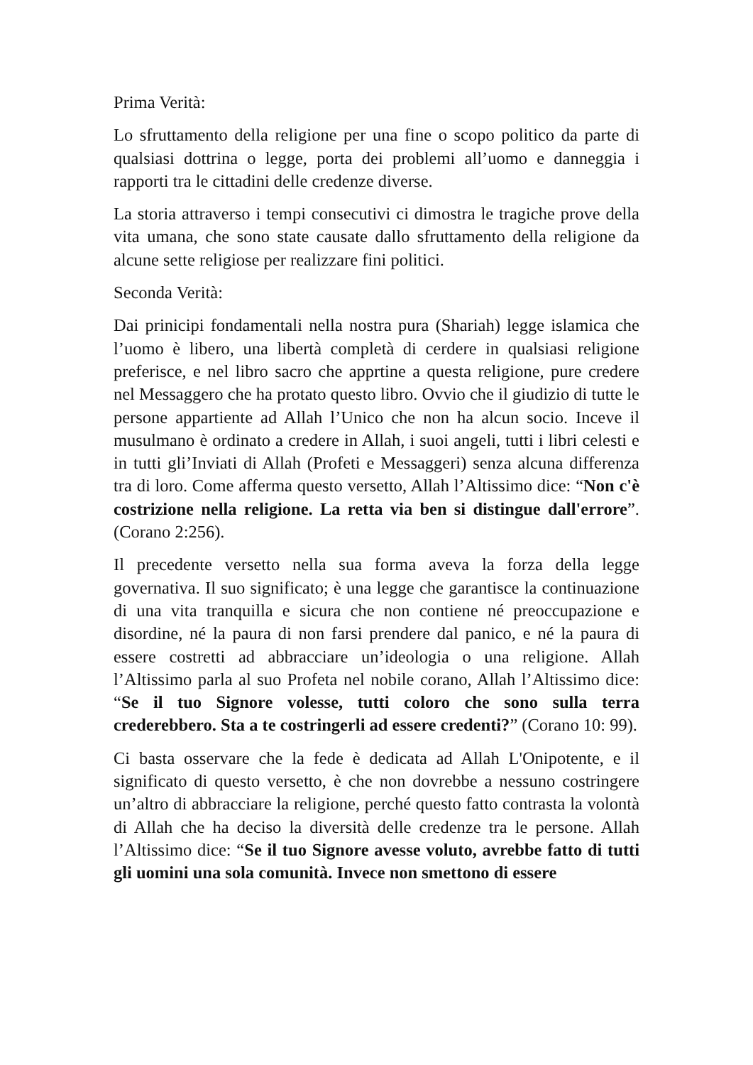Prima Verità:
Lo sfruttamento della religione per una fine o scopo politico da parte di qualsiasi dottrina o legge, porta dei problemi all’uomo e danneggia i rapporti tra le cittadini delle credenze diverse.
La storia attraverso i tempi consecutivi ci dimostra le tragiche prove della vita umana, che sono state causate dallo sfruttamento della religione da alcune sette religiose per realizzare fini politici.
Seconda Verità:
Dai prinicipi fondamentali nella nostra pura (Shariah) legge islamica che l’uomo è libero, una libertà completà di cerdere in qualsiasi religione preferisce, e nel libro sacro che apprtine a questa religione, pure credere nel Messaggero che ha protato questo libro. Ovvio che il giudizio di tutte le persone appartiente ad Allah l’Unico che non ha alcun socio. Inceve il musulmano è ordinato a credere in Allah, i suoi angeli, tutti i libri celesti e in tutti gli’Inviati di Allah (Profeti e Messaggeri) senza alcuna differenza tra di loro. Come afferma questo versetto, Allah l’Altissimo dice: “Non c'è costrizione nella religione. La retta via ben si distingue dall'errore”. (Corano 2:256).
Il precedente versetto nella sua forma aveva la forza della legge governativa. Il suo significato; è una legge che garantisce la continuazione di una vita tranquilla e sicura che non contiene né preoccupazione e disordine, né la paura di non farsi prendere dal panico, e né la paura di essere costretti ad abbracciare un’ideologia o una religione. Allah l’Altissimo parla al suo Profeta nel nobile corano, Allah l’Altissimo dice: “Se il tuo Signore volesse, tutti coloro che sono sulla terra crederebbero. Sta a te costringerli ad essere credenti?” (Corano 10: 99).
Ci basta osservare che la fede è dedicata ad Allah L'Onipotente, e il significato di questo versetto, è che non dovrebbe a nessuno costringere un’altro di abbracciare la religione, perché questo fatto contrasta la volontà di Allah che ha deciso la diversità delle credenze tra le persone. Allah l’Altissimo dice: “Se il tuo Signore avesse voluto, avrebbe fatto di tutti gli uomini una sola comunità. Invece non smettono di essere